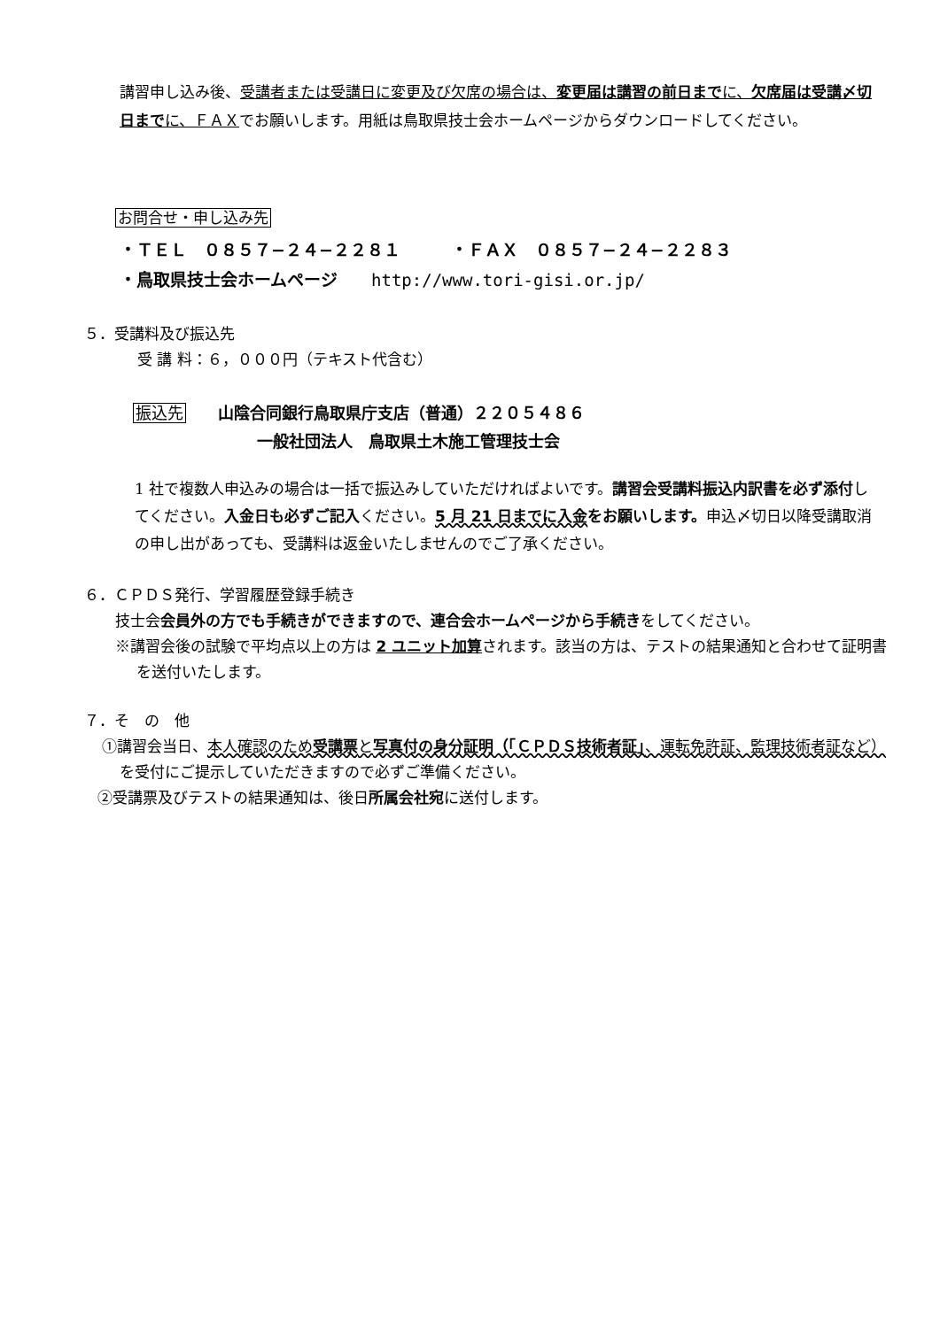講習申し込み後、受講者または受講日に変更及び欠席の場合は、変更届は講習の前日までに、欠席届は受講〆切日までに、ＦＡＸでお願いします。用紙は鳥取県技士会ホームページからダウンロードしてください。
お問合せ・申し込み先
・ＴＥＬ　０８５７−２４−２２８１　　　・ＦＡＸ　０８５７−２４−２２８３
・鳥取県技士会ホームページ　　http://www.tori-gisi.or.jp/
５．受講料及び振込先
受 講 料：６，０００円（テキスト代含む）
振込先　　山陰合同銀行鳥取県庁支店（普通）２２０５４８６
一般社団法人　鳥取県土木施工管理技士会
1 社で複数人申込みの場合は一括で振込みしていただければよいです。講習会受講料振込内訳書を必ず添付してください。入金日も必ずご記入ください。5 月 21 日までに入金をお願いします。申込〆切日以降受講取消の申し出があっても、受講料は返金いたしませんのでご了承ください。
６．ＣＰＤＳ発行、学習履歴登録手続き
技士会会員外の方でも手続きができますので、連合会ホームページから手続きをしてください。
※講習会後の試験で平均点以上の方は 2 ユニット加算されます。該当の方は、テストの結果通知と合わせて証明書を送付いたします。
７．そ　の　他
①講習会当日、本人確認のため受講票と写真付の身分証明（「ＣＰＤＳ技術者証」、運転免許証、監理技術者証など）を受付にご提示していただきますので必ずご準備ください。
②受講票及びテストの結果通知は、後日所属会社宛に送付します。